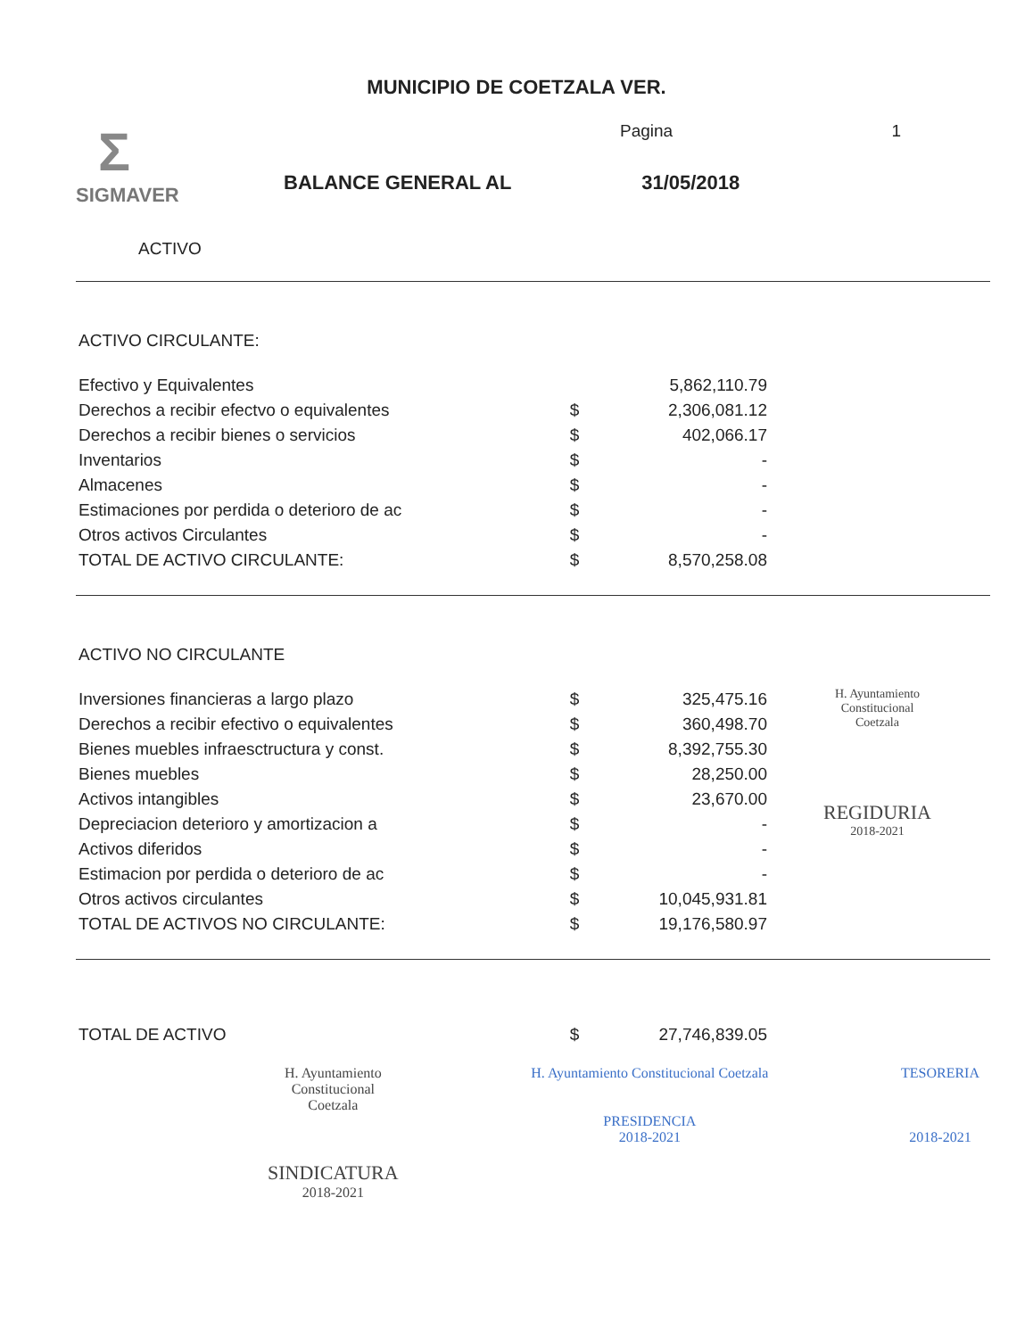MUNICIPIO DE COETZALA VER.
Σ
SIGMAVER
Pagina 1
BALANCE GENERAL AL 31/05/2018
ACTIVO
ACTIVO CIRCULANTE:
| Efectivo y Equivalentes | | 5,862,110.79 |
| Derechos a recibir efectvo o equivalentes | $ | 2,306,081.12 |
| Derechos a recibir bienes o servicios | $ | 402,066.17 |
| Inventarios | $ | - |
| Almacenes | $ | - |
| Estimaciones por perdida o deterioro de ac | $ | - |
| Otros activos Circulantes | $ | - |
| TOTAL DE ACTIVO CIRCULANTE: | $ | 8,570,258.08 |
ACTIVO NO CIRCULANTE
| Inversiones financieras a largo plazo | $ | 325,475.16 |
| Derechos a recibir efectivo o equivalentes | $ | 360,498.70 |
| Bienes muebles infraesctructura y const. | $ | 8,392,755.30 |
| Bienes muebles | $ | 28,250.00 |
| Activos intangibles | $ | 23,670.00 |
| Depreciacion deterioro y amortizacion a | $ | - |
| Activos diferidos | $ | - |
| Estimacion por perdida o deterioro de ac | $ | - |
| Otros activos circulantes | $ | 10,045,931.81 |
| TOTAL DE ACTIVOS NO CIRCULANTE: | $ | 19,176,580.97 |
H. Ayuntamiento
Constitucional
Coetzala
REGIDURIA
2018-2021
| TOTAL DE ACTIVO | $ | 27,746,839.05 |
H. Ayuntamiento
Constitucional
Coetzala
SINDICATURA
2018-2021
H. Ayuntamiento Constitucional Coetzala
PRESIDENCIA
2018-2021
TESORERIA
2018-2021